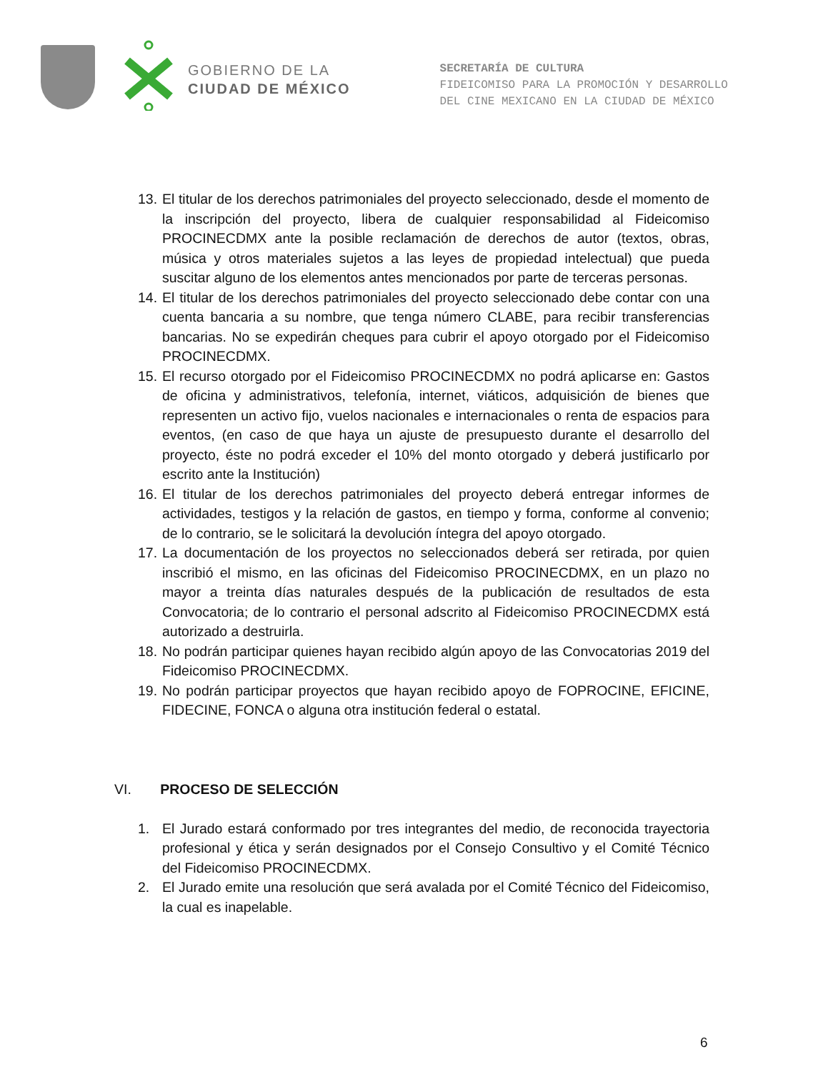GOBIERNO DE LA
CIUDAD DE MÉXICO
SECRETARÍA DE CULTURA
FIDEICOMISO PARA LA PROMOCIÓN Y DESARROLLO
DEL CINE MEXICANO EN LA CIUDAD DE MÉXICO
13. El titular de los derechos patrimoniales del proyecto seleccionado, desde el momento de la inscripción del proyecto, libera de cualquier responsabilidad al Fideicomiso PROCINECDMX ante la posible reclamación de derechos de autor (textos, obras, música y otros materiales sujetos a las leyes de propiedad intelectual) que pueda suscitar alguno de los elementos antes mencionados por parte de terceras personas.
14. El titular de los derechos patrimoniales del proyecto seleccionado debe contar con una cuenta bancaria a su nombre, que tenga número CLABE, para recibir transferencias bancarias. No se expedirán cheques para cubrir el apoyo otorgado por el Fideicomiso PROCINECDMX.
15. El recurso otorgado por el Fideicomiso PROCINECDMX no podrá aplicarse en: Gastos de oficina y administrativos, telefonía, internet, viáticos, adquisición de bienes que representen un activo fijo, vuelos nacionales e internacionales o renta de espacios para eventos, (en caso de que haya un ajuste de presupuesto durante el desarrollo del proyecto, éste no podrá exceder el 10% del monto otorgado y deberá justificarlo por escrito ante la Institución)
16. El titular de los derechos patrimoniales del proyecto deberá entregar informes de actividades, testigos y la relación de gastos, en tiempo y forma, conforme al convenio; de lo contrario, se le solicitará la devolución íntegra del apoyo otorgado.
17. La documentación de los proyectos no seleccionados deberá ser retirada, por quien inscribió el mismo, en las oficinas del Fideicomiso PROCINECDMX, en un plazo no mayor a treinta días naturales después de la publicación de resultados de esta Convocatoria; de lo contrario el personal adscrito al Fideicomiso PROCINECDMX está autorizado a destruirla.
18. No podrán participar quienes hayan recibido algún apoyo de las Convocatorias 2019 del Fideicomiso PROCINECDMX.
19. No podrán participar proyectos que hayan recibido apoyo de FOPROCINE, EFICINE, FIDECINE, FONCA o alguna otra institución federal o estatal.
VI. PROCESO DE SELECCIÓN
1. El Jurado estará conformado por tres integrantes del medio, de reconocida trayectoria profesional y ética y serán designados por el Consejo Consultivo y el Comité Técnico del Fideicomiso PROCINECDMX.
2. El Jurado emite una resolución que será avalada por el Comité Técnico del Fideicomiso, la cual es inapelable.
6